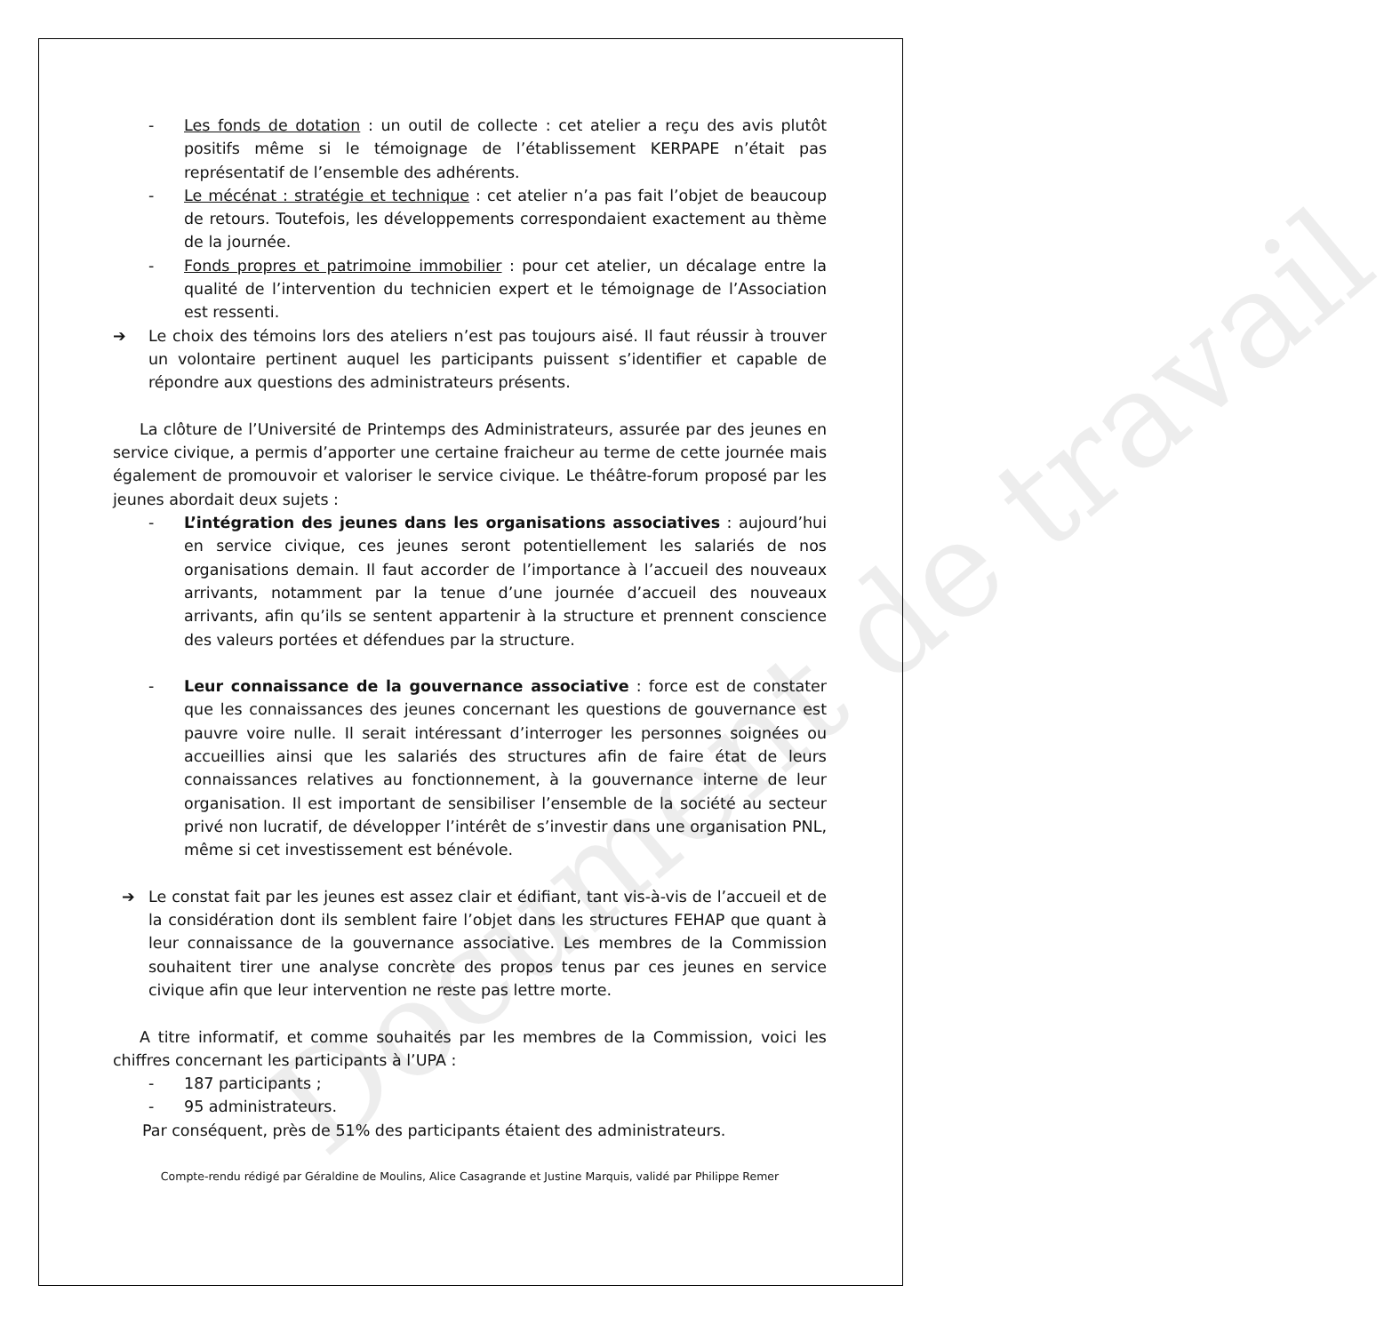Document de travail
- Les fonds de dotation : un outil de collecte : cet atelier a reçu des avis plutôt positifs même si le témoignage de l’établissement KERPAPE n’était pas représentatif de l’ensemble des adhérents.
- Le mécénat : stratégie et technique : cet atelier n’a pas fait l’objet de beaucoup de retours. Toutefois, les développements correspondaient exactement au thème de la journée.
- Fonds propres et patrimoine immobilier : pour cet atelier, un décalage entre la qualité de l’intervention du technicien expert et le témoignage de l’Association est ressenti.
➔ Le choix des témoins lors des ateliers n’est pas toujours aisé. Il faut réussir à trouver un volontaire pertinent auquel les participants puissent s’identifier et capable de répondre aux questions des administrateurs présents.
La clôture de l’Université de Printemps des Administrateurs, assurée par des jeunes en service civique, a permis d’apporter une certaine fraicheur au terme de cette journée mais également de promouvoir et valoriser le service civique. Le théâtre-forum proposé par les jeunes abordait deux sujets :
- L’intégration des jeunes dans les organisations associatives : aujourd’hui en service civique, ces jeunes seront potentiellement les salariés de nos organisations demain. Il faut accorder de l’importance à l’accueil des nouveaux arrivants, notamment par la tenue d’une journée d’accueil des nouveaux arrivants, afin qu’ils se sentent appartenir à la structure et prennent conscience des valeurs portées et défendues par la structure.
- Leur connaissance de la gouvernance associative : force est de constater que les connaissances des jeunes concernant les questions de gouvernance est pauvre voire nulle. Il serait intéressant d’interroger les personnes soignées ou accueillies ainsi que les salariés des structures afin de faire état de leurs connaissances relatives au fonctionnement, à la gouvernance interne de leur organisation. Il est important de sensibiliser l’ensemble de la société au secteur privé non lucratif, de développer l’intérêt de s’investir dans une organisation PNL, même si cet investissement est bénévole.
➔ Le constat fait par les jeunes est assez clair et édifiant, tant vis-à-vis de l’accueil et de la considération dont ils semblent faire l’objet dans les structures FEHAP que quant à leur connaissance de la gouvernance associative. Les membres de la Commission souhaitent tirer une analyse concrète des propos tenus par ces jeunes en service civique afin que leur intervention ne reste pas lettre morte.
A titre informatif, et comme souhaités par les membres de la Commission, voici les chiffres concernant les participants à l’UPA :
- 187 participants ;
- 95 administrateurs.
Par conséquent, près de 51% des participants étaient des administrateurs.
Compte-rendu rédigé par Géraldine de Moulins, Alice Casagrande et Justine Marquis, validé par Philippe Remer